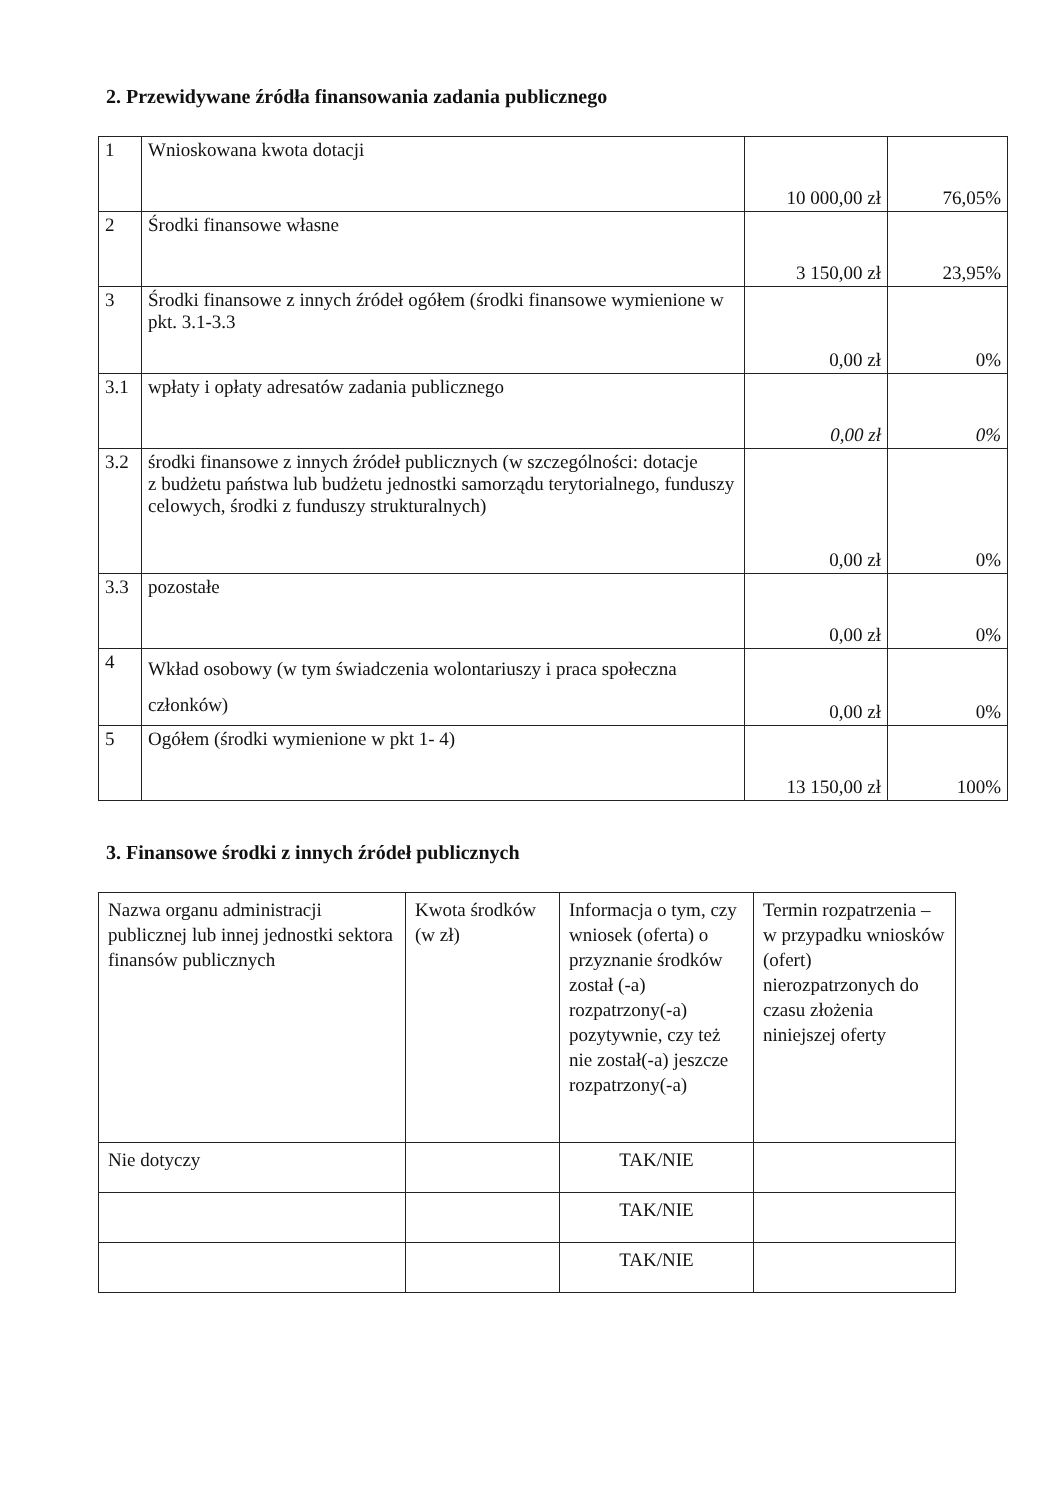2. Przewidywane źródła finansowania zadania publicznego
| 1 | Wnioskowana kwota dotacji | 10 000,00 zł | 76,05% |
| 2 | Środki finansowe własne | 3 150,00 zł | 23,95% |
| 3 | Środki finansowe z innych źródeł ogółem (środki finansowe wymienione w pkt. 3.1-3.3 | 0,00 zł | 0% |
| 3.1 | wpłaty i opłaty adresatów zadania publicznego | 0,00 zł | 0% |
| 3.2 | środki finansowe z innych źródeł publicznych (w szczególności: dotacje z budżetu państwa lub budżetu jednostki samorządu terytorialnego, funduszy celowych, środki z funduszy strukturalnych) | 0,00 zł | 0% |
| 3.3 | pozostałe | 0,00 zł | 0% |
| 4 | Wkład osobowy (w tym świadczenia wolontariuszy i praca społeczna członków) | 0,00 zł | 0% |
| 5 | Ogółem (środki wymienione w pkt 1- 4) | 13 150,00 zł | 100% |
3. Finansowe środki z innych źródeł publicznych
| Nazwa organu administracji publicznej lub innej jednostki sektora finansów publicznych | Kwota środków (w zł) | Informacja o tym, czy wniosek (oferta) o przyznanie środków został (-a) rozpatrzony(-a) pozytywnie, czy też nie został(-a) jeszcze rozpatrzony(-a) | Termin rozpatrzenia – w przypadku wniosków (ofert) nierozpatrzonych do czasu złożenia niniejszej oferty |
| Nie dotyczy | | TAK/NIE | |
| | | TAK/NIE | |
| | | TAK/NIE | |